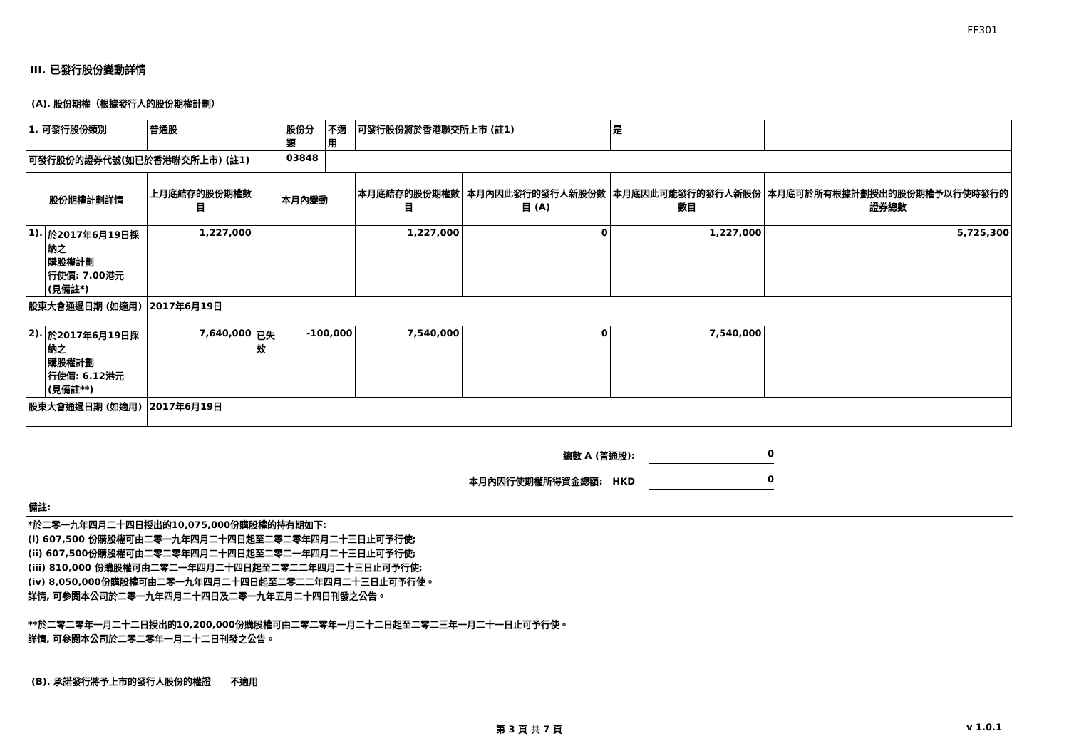FF301
III. 已發行股份變動詳情
(A). 股份期權（根據發行人的股份期權計劃）
| 1. 可發行股份類別 | | 普通股 | | 股份分類 | 不適用 | 可發行股份將於香港聯交所上市 (註1) | | 是 | |
| 可發行股份的證券代號(如已於香港聯交所上市) (註1) | | | | 03848 | | | | | |
| 股份期權計劃詳情 | | 上月底結存的股份期權數目 | 本月內變動 | | | 本月底結存的股份期權數目 | 本月內因此發行的發行人新股份數目 (A) | 本月底因此可能發行的發行人新股份數目 | 本月底可於所有根據計劃授出的股份期權予以行使時發行的證券總數 |
| 1). | 於2017年6月19日採納之 購股權計劃 行使價: 7.00港元 (見備註*) | 1,227,000 | | | | 1,227,000 | 0 | 1,227,000 | 5,725,300 |
| 股東大會通過日期 (如適用) | | 2017年6月19日 | | | | | | | |
| 2). | 於2017年6月19日採納之 購股權計劃 行使價: 6.12港元 (見備註**) | 7,640,000 | 已失效 | -100,000 | | 7,540,000 | 0 | 7,540,000 | |
| 股東大會通過日期 (如適用) | | 2017年6月19日 | | | | | | | |
總數 A (普通股): 0
本月內因行使期權所得資金總額: HKD 0
備註:
*於二零一九年四月二十四日授出的10,075,000份購股權的持有期如下:
(i) 607,500 份購股權可由二零一九年四月二十四日起至二零二零年四月二十三日止可予行使;
(ii) 607,500份購股權可由二零二零年四月二十四日起至二零二一年四月二十三日止可予行使;
(iii) 810,000 份購股權可由二零二一年四月二十四日起至二零二二年四月二十三日止可予行使;
(iv) 8,050,000份購股權可由二零一九年四月二十四日起至二零二二年四月二十三日止可予行使。
詳情, 可參閱本公司於二零一九年四月二十四日及二零一九年五月二十四日刊發之公告。
**於二零二零年一月二十二日授出的10,200,000份購股權可由二零二零年一月二十二日起至二零二三年一月二十一日止可予行使。
詳情, 可參閱本公司於二零二零年一月二十二日刊發之公告。
(B). 承諾發行將予上市的發行人股份的權證 不適用
第 3 頁 共 7 頁 v 1.0.1